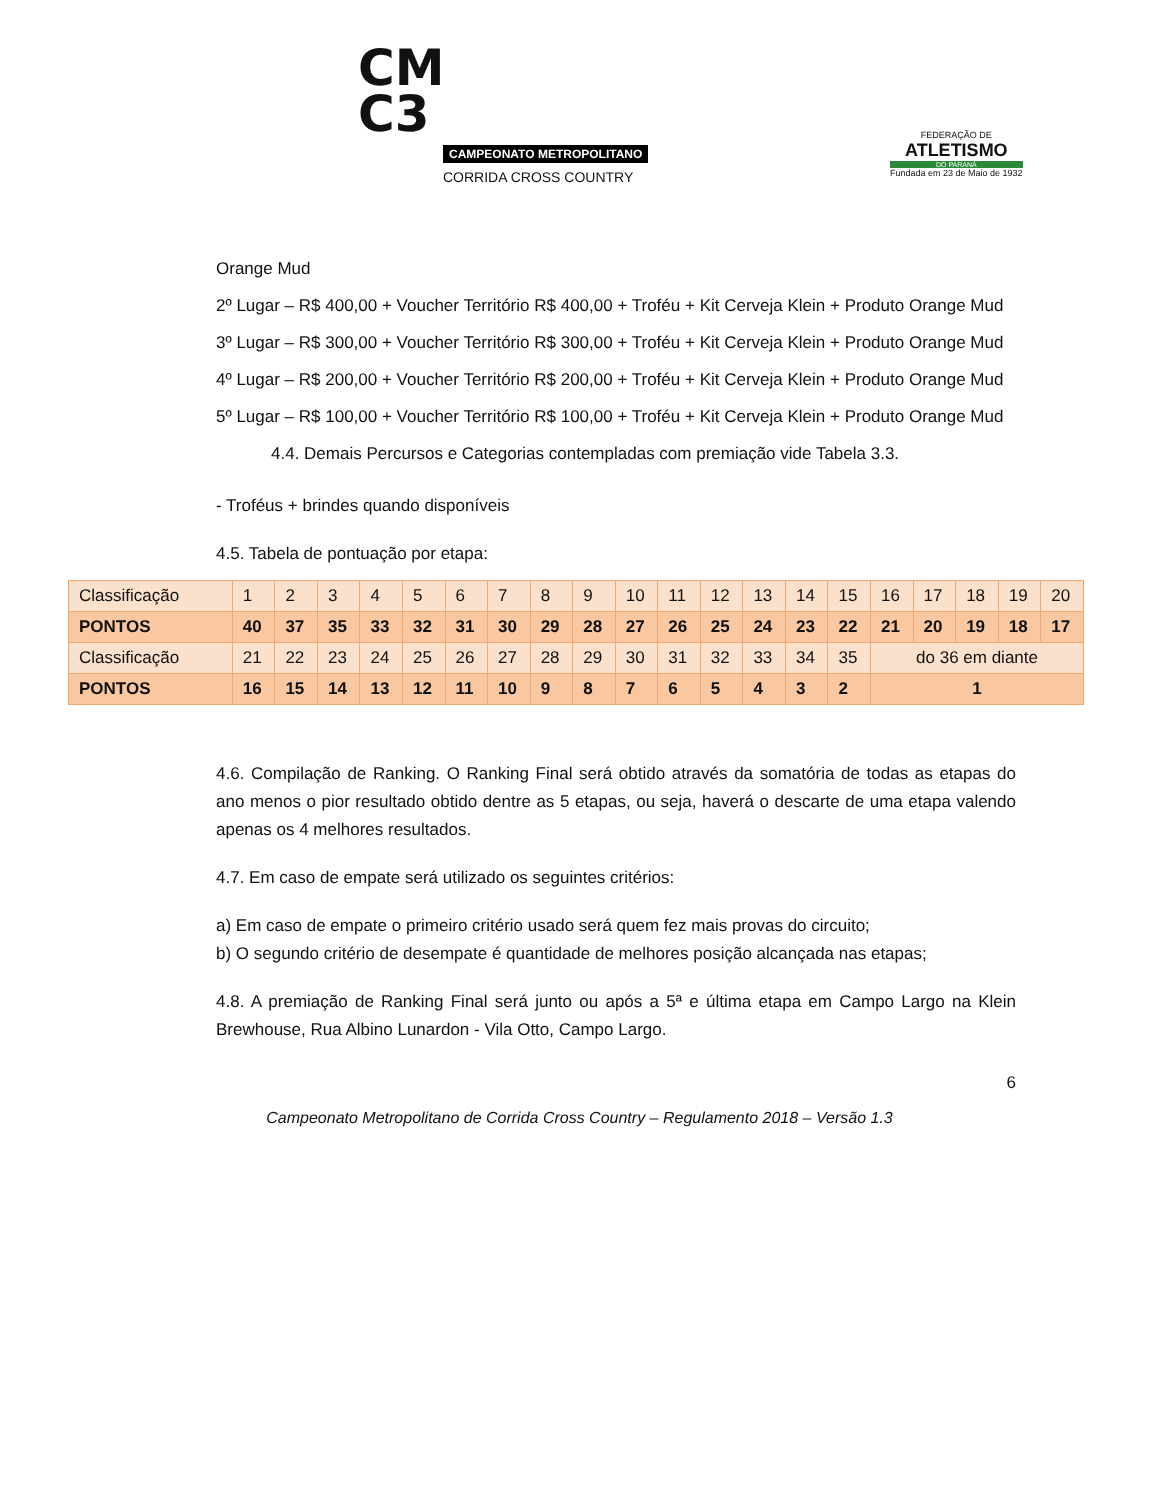CM
C3
CAMPEONATO METROPOLITANO
CORRIDA CROSS COUNTRY
FEDERAÇÃO DE
ATLETISMO
DO PARANÁ
Fundada em 23 de Maio de 1932
Orange Mud
2º Lugar – R$ 400,00 + Voucher Território R$ 400,00 + Troféu + Kit Cerveja Klein + Produto Orange Mud
3º Lugar – R$ 300,00 + Voucher Território R$ 300,00 + Troféu + Kit Cerveja Klein + Produto Orange Mud
4º Lugar – R$ 200,00 + Voucher Território R$ 200,00 + Troféu + Kit Cerveja Klein + Produto Orange Mud
5º Lugar – R$ 100,00 + Voucher Território R$ 100,00 + Troféu + Kit Cerveja Klein + Produto Orange Mud
4.4. Demais Percursos e Categorias contempladas com premiação vide Tabela 3.3.
- Troféus + brindes quando disponíveis
4.5. Tabela de pontuação por etapa:
| Classificação | 1 | 2 | 3 | 4 | 5 | 6 | 7 | 8 | 9 | 10 | 11 | 12 | 13 | 14 | 15 | 16 | 17 | 18 | 19 | 20 |
| PONTOS | 40 | 37 | 35 | 33 | 32 | 31 | 30 | 29 | 28 | 27 | 26 | 25 | 24 | 23 | 22 | 21 | 20 | 19 | 18 | 17 |
| Classificação | 21 | 22 | 23 | 24 | 25 | 26 | 27 | 28 | 29 | 30 | 31 | 32 | 33 | 34 | 35 | do 36 em diante | | | | |
| PONTOS | 16 | 15 | 14 | 13 | 12 | 11 | 10 | 9 | 8 | 7 | 6 | 5 | 4 | 3 | 2 | 1 | | | | |
4.6. Compilação de Ranking. O Ranking Final será obtido através da somatória de todas as etapas do ano menos o pior resultado obtido dentre as 5 etapas, ou seja, haverá o descarte de uma etapa valendo apenas os 4 melhores resultados.
4.7. Em caso de empate será utilizado os seguintes critérios:
a) Em caso de empate o primeiro critério usado será quem fez mais provas do circuito;
b) O segundo critério de desempate é quantidade de melhores posição alcançada nas etapas;
4.8. A premiação de Ranking Final será junto ou após a 5ª e última etapa em Campo Largo na Klein Brewhouse, Rua Albino Lunardon - Vila Otto, Campo Largo.
6
Campeonato Metropolitano de Corrida Cross Country – Regulamento 2018 – Versão 1.3